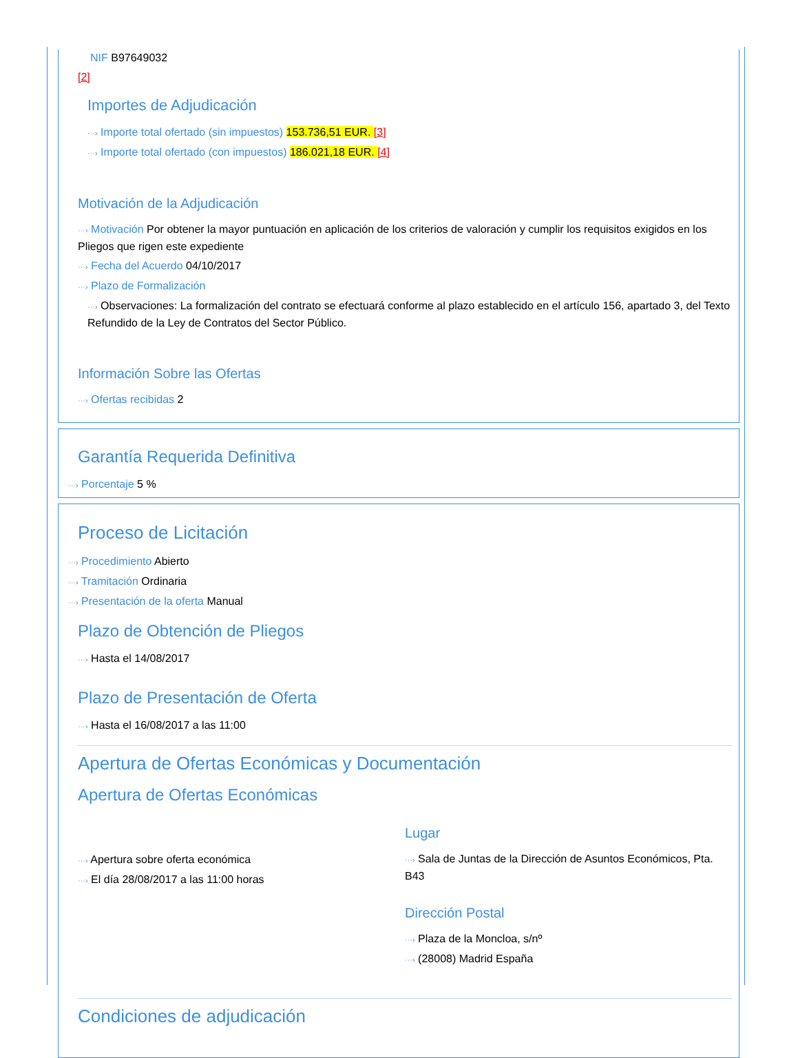NIF B97649032
[2]
Importes de Adjudicación
···› Importe total ofertado (sin impuestos) 153.736,51 EUR. [3]
···› Importe total ofertado (con impuestos) 186.021,18 EUR. [4]
Motivación de la Adjudicación
···› Motivación Por obtener la mayor puntuación en aplicación de los criterios de valoración y cumplir los requisitos exigidos en los Pliegos que rigen este expediente
···› Fecha del Acuerdo 04/10/2017
···› Plazo de Formalización
···› Observaciones: La formalización del contrato se efectuará conforme al plazo establecido en el artículo 156, apartado 3, del Texto Refundido de la Ley de Contratos del Sector Público.
Información Sobre las Ofertas
···› Ofertas recibidas 2
Garantía Requerida Definitiva
···› Porcentaje 5 %
Proceso de Licitación
···› Procedimiento Abierto
···› Tramitación Ordinaria
···› Presentación de la oferta Manual
Plazo de Obtención de Pliegos
···› Hasta el 14/08/2017
Plazo de Presentación de Oferta
···› Hasta el 16/08/2017 a las 11:00
Apertura de Ofertas Económicas y Documentación
Apertura de Ofertas Económicas
···› Apertura sobre oferta económica
···› El día 28/08/2017 a las 11:00 horas
Lugar
···› Sala de Juntas de la Dirección de Asuntos Económicos, Pta. B43
Dirección Postal
···› Plaza de la Moncloa, s/nº
···› (28008) Madrid España
Condiciones de adjudicación